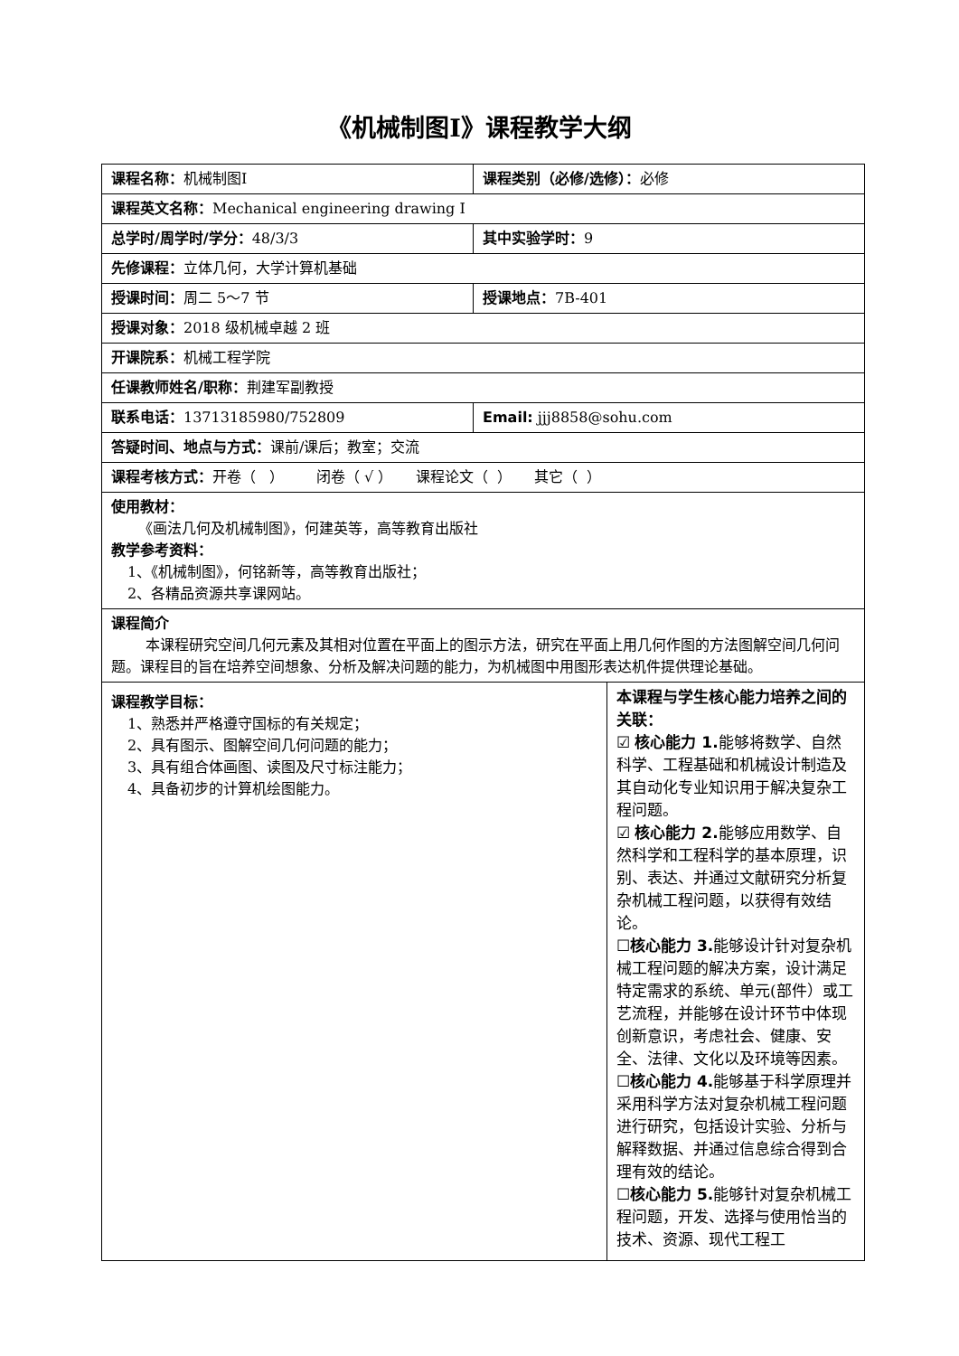《机械制图Ⅰ》课程教学大纲
| 课程名称： 机械制图Ⅰ | 课程类别（必修/选修）： 必修 | |
| 课程英文名称： Mechanical engineering drawing Ⅰ | | |
| 总学时/周学时/学分： 48/3/3 | 其中实验学时： 9 | |
| 先修课程： 立体几何，大学计算机基础 | | |
| 授课时间： 周二 5～7 节 | 授课地点： 7B-401 | |
| 授课对象： 2018 级机械卓越 2 班 | | |
| 开课院系： 机械工程学院 | | |
| 任课教师姓名/职称： 荆建军副教授 | | |
| 联系电话： 13713185980/752809 | Email: jjj8858@sohu.com | |
| 答疑时间、地点与方式： 课前/课后；教室；交流 | | |
| 课程考核方式： 开卷（ ） 闭卷（ √ ） 课程论文（ ） 其它（ ） | | |
| 使用教材： 《画法几何及机械制图》，何建英等，高等教育出版社 教学参考资料： 1、《机械制图》，何铭新等，高等教育出版社； 2、各精品资源共享课网站。 | | |
| 课程简介 本课程研究空间几何元素及其相对位置在平面上的图示方法，研究在平面上用几何作图的方法图解空间几何问题。课程目的旨在培养空间想象、分析及解决问题的能力，为机械图中用图形表达机件提供理论基础。 | | |
| 课程教学目标： 1、熟悉并严格遵守国标的有关规定； 2、具有图示、图解空间几何问题的能力； 3、具有组合体画图、读图及尺寸标注能力； 4、具备初步的计算机绘图能力。 | | 本课程与学生核心能力培养之间的关联： ☑ 核心能力 1. 能够将数学、自然科学、工程基础和机械设计制造及其自动化专业知识用于解决复杂工程问题。 ☑ 核心能力 2. 能够应用数学、自然科学和工程科学的基本原理，识别、表达、并通过文献研究分析复杂机械工程问题，以获得有效结论。 ☐ 核心能力 3. 能够设计针对复杂机械工程问题的解决方案，设计满足特定需求的系统、单元(部件）或工艺流程，并能够在设计环节中体现创新意识，考虑社会、健康、安全、法律、文化以及环境等因素。 ☐ 核心能力 4. 能够基于科学原理并采用科学方法对复杂机械工程问题进行研究，包括设计实验、分析与解释数据、并通过信息综合得到合理有效的结论。 ☐ 核心能力 5. 能够针对复杂机械工程问题，开发、选择与使用恰当的技术、资源、现代工程工 |